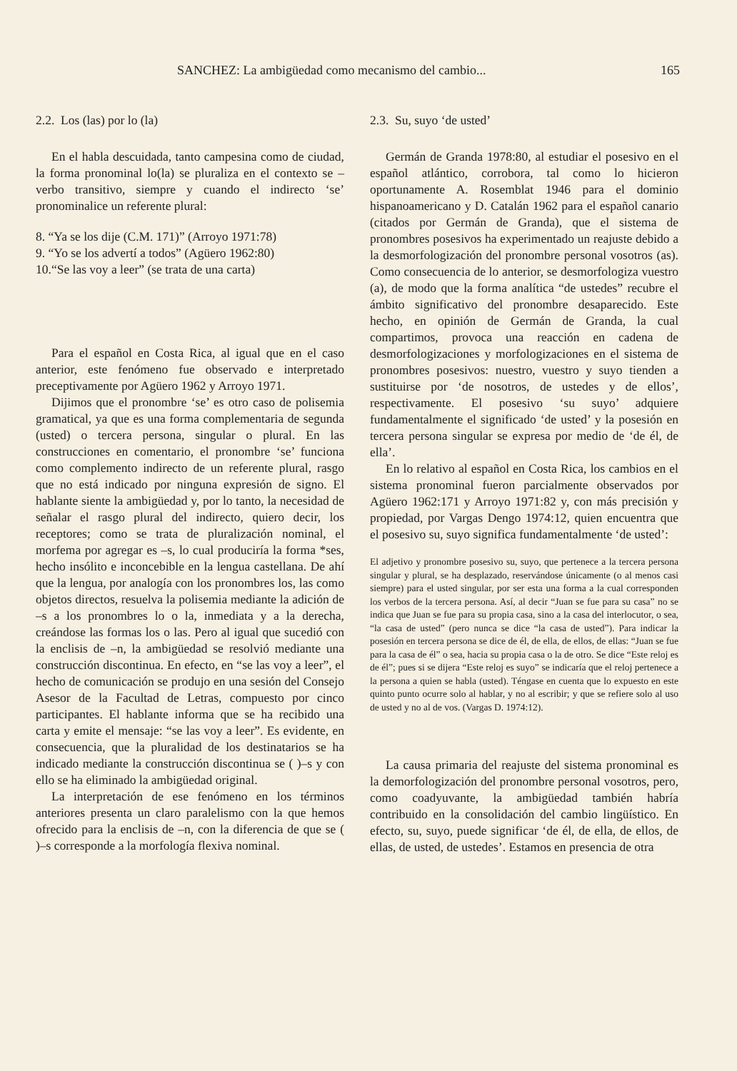SANCHEZ: La ambigüedad como mecanismo del cambio... 165
2.2. Los (las) por lo (la)
En el habla descuidada, tanto campesina como de ciudad, la forma pronominal lo(la) se pluraliza en el contexto se – verbo transitivo, siempre y cuando el indirecto ‘se’ pronominalice un referente plural:
8. “Ya se los dije (C.M. 171)” (Arroyo 1971:78)
9. “Yo se los advertí a todos” (Agüero 1962:80)
10.“Se las voy a leer” (se trata de una carta)
Para el español en Costa Rica, al igual que en el caso anterior, este fenómeno fue observado e interpretado preceptivamente por Agüero 1962 y Arroyo 1971.
Dijimos que el pronombre ‘se’ es otro caso de polisemia gramatical, ya que es una forma complementaria de segunda (usted) o tercera persona, singular o plural. En las construcciones en comentario, el pronombre ‘se’ funciona como complemento indirecto de un referente plural, rasgo que no está indicado por ninguna expresión de signo. El hablante siente la ambigüedad y, por lo tanto, la necesidad de señalar el rasgo plural del indirecto, quiero decir, los receptores; como se trata de pluralización nominal, el morfema por agregar es –s, lo cual produciría la forma *ses, hecho insólito e inconcebible en la lengua castellana. De ahí que la lengua, por analogía con los pronombres los, las como objetos directos, resuelva la polisemia mediante la adición de –s a los pronombres lo o la, inmediata y a la derecha, creándose las formas los o las. Pero al igual que sucedió con la enclisis de –n, la ambigüedad se resolvió mediante una construcción discontinua. En efecto, en “se las voy a leer”, el hecho de comunicación se produjo en una sesión del Consejo Asesor de la Facultad de Letras, compuesto por cinco participantes. El hablante informa que se ha recibido una carta y emite el mensaje: “se las voy a leer”. Es evidente, en consecuencia, que la pluralidad de los destinatarios se ha indicado mediante la construcción discontinua se ( )–s y con ello se ha eliminado la ambigüedad original.
La interpretación de ese fenómeno en los términos anteriores presenta un claro paralelismo con la que hemos ofrecido para la enclisis de –n, con la diferencia de que se ( )–s corresponde a la morfología flexiva nominal.
2.3. Su, suyo ‘de usted’
Germán de Granda 1978:80, al estudiar el posesivo en el español atlántico, corrobora, tal como lo hicieron oportunamente A. Rosemblat 1946 para el dominio hispanoamericano y D. Catalán 1962 para el español canario (citados por Germán de Granda), que el sistema de pronombres posesivos ha experimentado un reajuste debido a la desmorfologización del pronombre personal vosotros (as). Como consecuencia de lo anterior, se desmorfologiza vuestro (a), de modo que la forma analítica “de ustedes” recubre el ámbito significativo del pronombre desaparecido. Este hecho, en opinión de Germán de Granda, la cual compartimos, provoca una reacción en cadena de desmorfologizaciones y morfologizaciones en el sistema de pronombres posesivos: nuestro, vuestro y suyo tienden a sustituirse por ‘de nosotros, de ustedes y de ellos’, respectivamente. El posesivo ‘su suyo’ adquiere fundamentalmente el significado ‘de usted’ y la posesión en tercera persona singular se expresa por medio de ‘de él, de ella’.
En lo relativo al español en Costa Rica, los cambios en el sistema pronominal fueron parcialmente observados por Agüero 1962:171 y Arroyo 1971:82 y, con más precisión y propiedad, por Vargas Dengo 1974:12, quien encuentra que el posesivo su, suyo significa fundamentalmente ‘de usted’:
El adjetivo y pronombre posesivo su, suyo, que pertenece a la tercera persona singular y plural, se ha desplazado, reservándose únicamente (o al menos casi siempre) para el usted singular, por ser esta una forma a la cual corresponden los verbos de la tercera persona. Así, al decir “Juan se fue para su casa” no se indica que Juan se fue para su propia casa, sino a la casa del interlocutor, o sea, “la casa de usted” (pero nunca se dice “la casa de usted”). Para indicar la posesión en tercera persona se dice de él, de ella, de ellos, de ellas: “Juan se fue para la casa de él” o sea, hacia su propia casa o la de otro. Se dice “Este reloj es de él”; pues si se dijera “Este reloj es suyo” se indicaría que el reloj pertenece a la persona a quien se habla (usted). Téngase en cuenta que lo expuesto en este quinto punto ocurre solo al hablar, y no al escribir; y que se refiere solo al uso de usted y no al de vos. (Vargas D. 1974:12).
La causa primaria del reajuste del sistema pronominal es la demorfologización del pronombre personal vosotros, pero, como coadyuvante, la ambigüedad también habría contribuido en la consolidación del cambio lingüístico. En efecto, su, suyo, puede significar ‘de él, de ella, de ellos, de ellas, de usted, de ustedes’. Estamos en presencia de otra